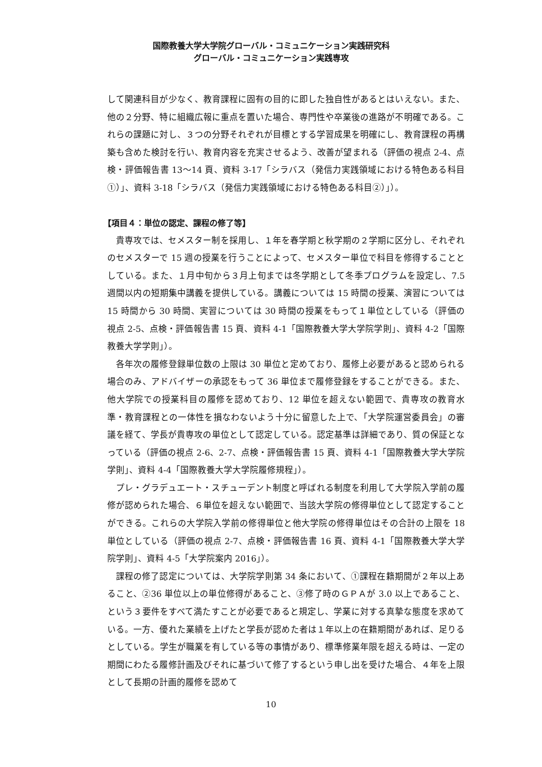国際教養大学大学院グローバル・コミュニケーション実践研究科
グローバル・コミュニケーション実践専攻
して関連科目が少なく、教育課程に固有の目的に即した独自性があるとはいえない。また、他の２分野、特に組織広報に重点を置いた場合、専門性や卒業後の進路が不明確である。これらの課題に対し、３つの分野それぞれが目標とする学習成果を明確にし、教育課程の再構築も含めた検討を行い、教育内容を充実させるよう、改善が望まれる（評価の視点 2-4、点検・評価報告書 13～14 頁、資料 3-17「シラバス（発信力実践領域における特色ある科目①）」、資料 3-18「シラバス（発信力実践領域における特色ある科目②）」）。
【項目４：単位の認定、課程の修了等】
貴専攻では、セメスター制を採用し、１年を春学期と秋学期の２学期に区分し、それぞれのセメスターで 15 週の授業を行うことによって、セメスター単位で科目を修得することとしている。また、１月中旬から３月上旬までは冬学期として冬季プログラムを設定し、7.5 週間以内の短期集中講義を提供している。講義については 15 時間の授業、演習については 15 時間から 30 時間、実習については 30 時間の授業をもって１単位としている（評価の視点 2-5、点検・評価報告書 15 頁、資料 4-1「国際教養大学大学院学則」、資料 4-2「国際教養大学学則」）。
各年次の履修登録単位数の上限は 30 単位と定めており、履修上必要があると認められる場合のみ、アドバイザーの承認をもって 36 単位まで履修登録をすることができる。また、他大学院での授業科目の履修を認めており、12 単位を超えない範囲で、貴専攻の教育水準・教育課程との一体性を損なわないよう十分に留意した上で、「大学院運営委員会」の審議を経て、学長が貴専攻の単位として認定している。認定基準は詳細であり、質の保証となっている（評価の視点 2-6、2-7、点検・評価報告書 15 頁、資料 4-1「国際教養大学大学院学則」、資料 4-4「国際教養大学大学院履修規程」）。
プレ・グラデュエート・スチューデント制度と呼ばれる制度を利用して大学院入学前の履修が認められた場合、６単位を超えない範囲で、当該大学院の修得単位として認定することができる。これらの大学院入学前の修得単位と他大学院の修得単位はその合計の上限を 18 単位としている（評価の視点 2-7、点検・評価報告書 16 頁、資料 4-1「国際教養大学大学院学則」、資料 4-5「大学院案内 2016」）。
課程の修了認定については、大学院学則第 34 条において、①課程在籍期間が２年以上あること、②36 単位以上の単位修得があること、③修了時のＧＰＡが 3.0 以上であること、という３要件をすべて満たすことが必要であると規定し、学業に対する真摯な態度を求めている。一方、優れた業績を上げたと学長が認めた者は１年以上の在籍期間があれば、足りるとしている。学生が職業を有している等の事情があり、標準修業年限を超える時は、一定の期間にわたる履修計画及びそれに基づいて修了するという申し出を受けた場合、４年を上限として長期の計画的履修を認めて
10